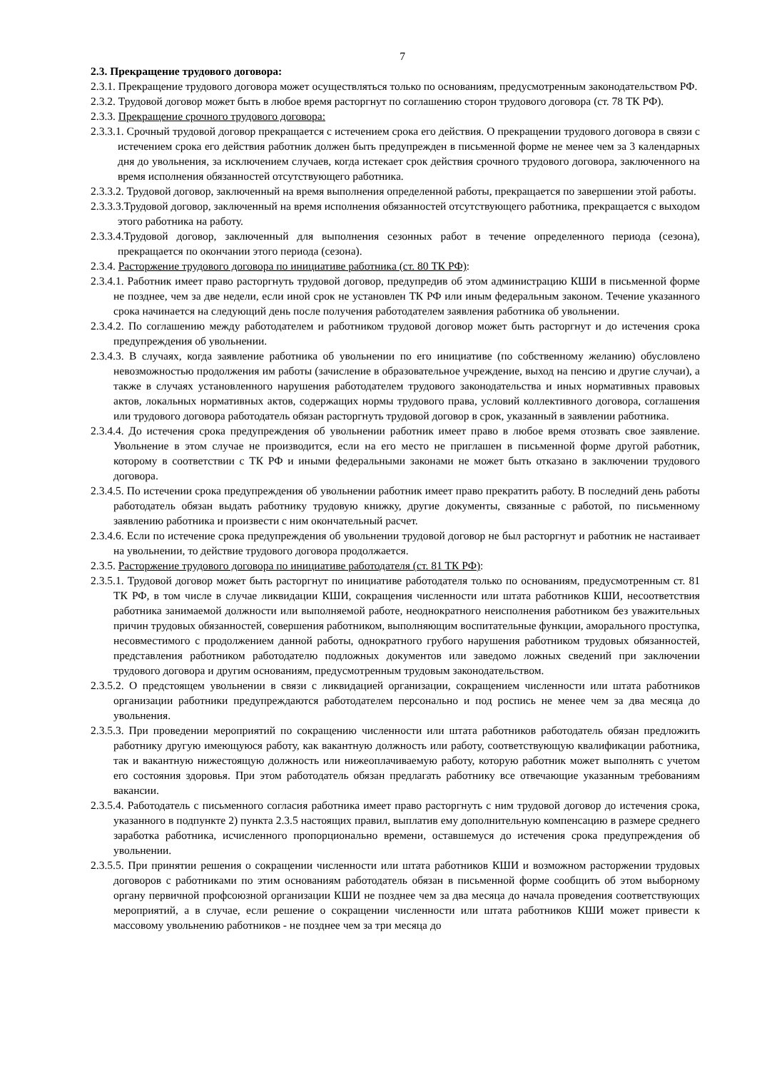7
2.3. Прекращение трудового договора:
2.3.1. Прекращение трудового договора может осуществляться только по основаниям, предусмотренным законодательством РФ.
2.3.2. Трудовой договор может быть в любое время расторгнут по соглашению сторон трудового договора (ст. 78 ТК РФ).
2.3.3. Прекращение срочного трудового договора:
2.3.3.1. Срочный трудовой договор прекращается с истечением срока его действия. О прекращении трудового договора в связи с истечением срока его действия работник должен быть предупрежден в письменной форме не менее чем за 3 календарных дня до увольнения, за исключением случаев, когда истекает срок действия срочного трудового договора, заключенного на время исполнения обязанностей отсутствующего работника.
2.3.3.2. Трудовой договор, заключенный на время выполнения определенной работы, прекращается по завершении этой работы.
2.3.3.3.Трудовой договор, заключенный на время исполнения обязанностей отсутствующего работника, прекращается с выходом этого работника на работу.
2.3.3.4.Трудовой договор, заключенный для выполнения сезонных работ в течение определенного периода (сезона), прекращается по окончании этого периода (сезона).
2.3.4. Расторжение трудового договора по инициативе работника (ст. 80 ТК РФ):
2.3.4.1. Работник имеет право расторгнуть трудовой договор, предупредив об этом администрацию КШИ в письменной форме не позднее, чем за две недели, если иной срок не установлен ТК РФ или иным федеральным законом. Течение указанного срока начинается на следующий день после получения работодателем заявления работника об увольнении.
2.3.4.2. По соглашению между работодателем и работником трудовой договор может быть расторгнут и до истечения срока предупреждения об увольнении.
2.3.4.3. В случаях, когда заявление работника об увольнении по его инициативе (по собственному желанию) обусловлено невозможностью продолжения им работы (зачисление в образовательное учреждение, выход на пенсию и другие случаи), а также в случаях установленного нарушения работодателем трудового законодательства и иных нормативных правовых актов, локальных нормативных актов, содержащих нормы трудового права, условий коллективного договора, соглашения или трудового договора работодатель обязан расторгнуть трудовой договор в срок, указанный в заявлении работника.
2.3.4.4. До истечения срока предупреждения об увольнении работник имеет право в любое время отозвать свое заявление. Увольнение в этом случае не производится, если на его место не приглашен в письменной форме другой работник, которому в соответствии с ТК РФ и иными федеральными законами не может быть отказано в заключении трудового договора.
2.3.4.5. По истечении срока предупреждения об увольнении работник имеет право прекратить работу. В последний день работы работодатель обязан выдать работнику трудовую книжку, другие документы, связанные с работой, по письменному заявлению работника и произвести с ним окончательный расчет.
2.3.4.6. Если по истечение срока предупреждения об увольнении трудовой договор не был расторгнут и работник не настаивает на увольнении, то действие трудового договора продолжается.
2.3.5. Расторжение трудового договора по инициативе работодателя (ст. 81 ТК РФ):
2.3.5.1. Трудовой договор может быть расторгнут по инициативе работодателя только по основаниям, предусмотренным ст. 81 ТК РФ, в том числе в случае ликвидации КШИ, сокращения численности или штата работников КШИ, несоответствия работника занимаемой должности или выполняемой работе, неоднократного неисполнения работником без уважительных причин трудовых обязанностей, совершения работником, выполняющим воспитательные функции, аморального проступка, несовместимого с продолжением данной работы, однократного грубого нарушения работником трудовых обязанностей, представления работником работодателю подложных документов или заведомо ложных сведений при заключении трудового договора и другим основаниям, предусмотренным трудовым законодательством.
2.3.5.2. О предстоящем увольнении в связи с ликвидацией организации, сокращением численности или штата работников организации работники предупреждаются работодателем персонально и под роспись не менее чем за два месяца до увольнения.
2.3.5.3. При проведении мероприятий по сокращению численности или штата работников работодатель обязан предложить работнику другую имеющуюся работу, как вакантную должность или работу, соответствующую квалификации работника, так и вакантную нижестоящую должность или нижеоплачиваемую работу, которую работник может выполнять с учетом его состояния здоровья. При этом работодатель обязан предлагать работнику все отвечающие указанным требованиям вакансии.
2.3.5.4. Работодатель с письменного согласия работника имеет право расторгнуть с ним трудовой договор до истечения срока, указанного в подпункте 2) пункта 2.3.5 настоящих правил, выплатив ему дополнительную компенсацию в размере среднего заработка работника, исчисленного пропорционально времени, оставшемуся до истечения срока предупреждения об увольнении.
2.3.5.5. При принятии решения о сокращении численности или штата работников КШИ и возможном расторжении трудовых договоров с работниками по этим основаниям работодатель обязан в письменной форме сообщить об этом выборному органу первичной профсоюзной организации КШИ не позднее чем за два месяца до начала проведения соответствующих мероприятий, а в случае, если решение о сокращении численности или штата работников КШИ может привести к массовому увольнению работников - не позднее чем за три месяца до